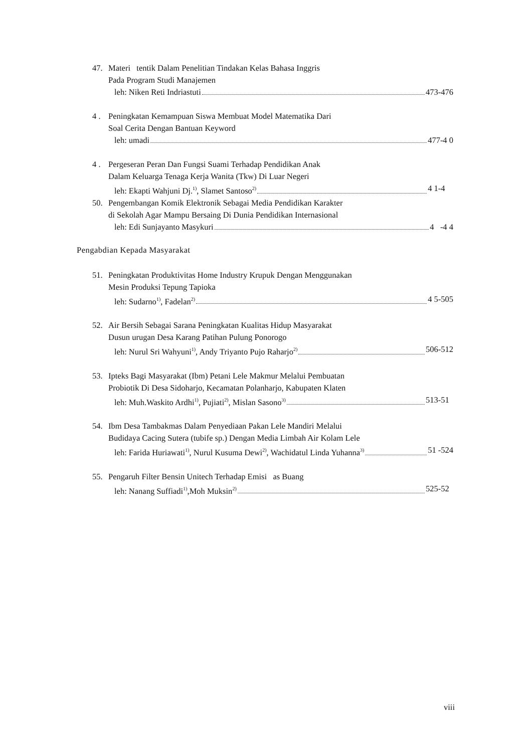47. Materi tentik Dalam Penelitian Tindakan Kelas Bahasa Inggris
Pada Program Studi Manajemen
leh: Niken Reti Indriastuti 473-476
4 . Peningkatan Kemampuan Siswa Membuat Model Matematika Dari
Soal Cerita Dengan Bantuan Keyword
leh: umadi 477-4 0
4 . Pergeseran Peran Dan Fungsi Suami Terhadap Pendidikan Anak
Dalam Keluarga Tenaga Kerja Wanita (Tkw) Di Luar Negeri
leh: Ekapti Wahjuni Dj.<sup>1)</sup>, Slamet Santoso<sup>2)</sup> 4 1-4
50. Pengembangan Komik Elektronik Sebagai Media Pendidikan Karakter
di Sekolah Agar Mampu Bersaing Di Dunia Pendidikan Internasional
leh: Edi Sunjayanto Masykuri 4 -4 4
Pengabdian Kepada Masyarakat
51. Peningkatan Produktivitas Home Industry Krupuk Dengan Menggunakan
Mesin Produksi Tepung Tapioka
leh: Sudarno<sup>1)</sup>, Fadelan<sup>2)</sup> 4 5-505
52. Air Bersih Sebagai Sarana Peningkatan Kualitas Hidup Masyarakat
Dusun urugan Desa Karang Patihan Pulung Ponorogo
leh: Nurul Sri Wahyuni<sup>1)</sup>, Andy Triyanto Pujo Raharjo<sup>2)</sup> 506-512
53. Ipteks Bagi Masyarakat (Ibm) Petani Lele Makmur Melalui Pembuatan
Probiotik Di Desa Sidoharjo, Kecamatan Polanharjo, Kabupaten Klaten
leh: Muh.Waskito Ardhi<sup>1)</sup>, Pujiati<sup>2)</sup>, Mislan Sasono<sup>3)</sup> 513-51
54. Ibm Desa Tambakmas Dalam Penyediaan Pakan Lele Mandiri Melalui
Budidaya Cacing Sutera (tubife sp.) Dengan Media Limbah Air Kolam Lele
leh: Farida Huriawati<sup>1)</sup>, Nurul Kusuma Dewi<sup>2)</sup>, Wachidatul Linda Yuhanna<sup>3)</sup> 51 -524
55. Pengaruh Filter Bensin Unitech Terhadap Emisi as Buang
leh: Nanang Suffiadi<sup>1)</sup>,Moh Muksin<sup>2)</sup> 525-52
viii